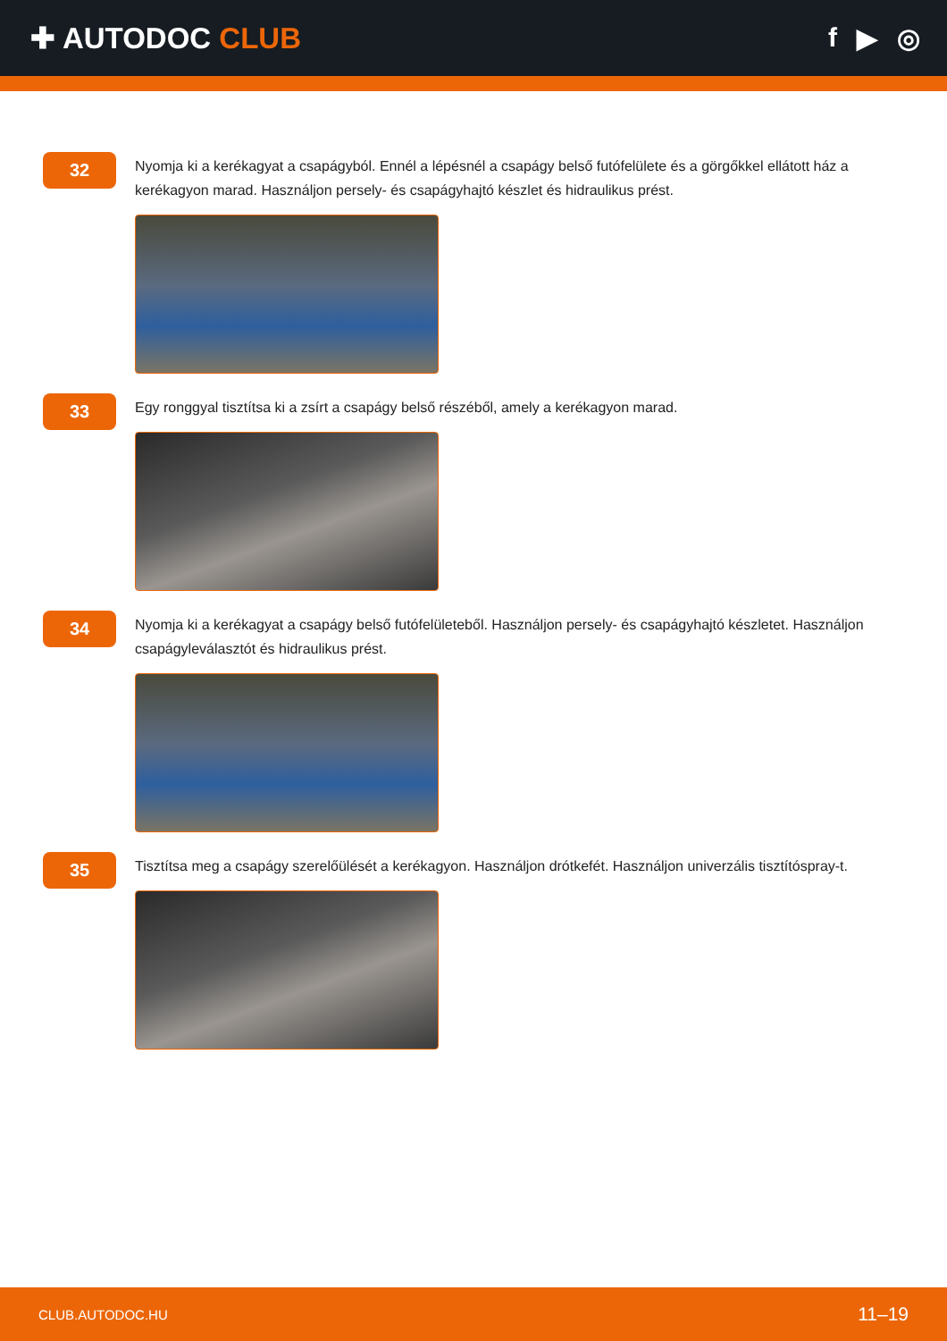✚ AUTODOC CLUB f ▶ ◎
32
Nyomja ki a kerékagyat a csapágyból. Ennél a lépésnél a csapágy belső futófelülete és a görgőkkel ellátott ház a kerékagyon marad. Használjon persely- és csapágyhajtó készlet és hidraulikus prést.
33
Egy ronggyal tisztítsa ki a zsírt a csapágy belső részéből, amely a kerékagyon marad.
34
Nyomja ki a kerékagyat a csapágy belső futófelületeből. Használjon persely- és csapágyhajtó készletet. Használjon csapágyleválasztót és hidraulikus prést.
35
Tisztítsa meg a csapágy szerelőülését a kerékagyon. Használjon drótkefét. Használjon univerzális tisztítóspray-t.
CLUB.AUTODOC.HU 11–19